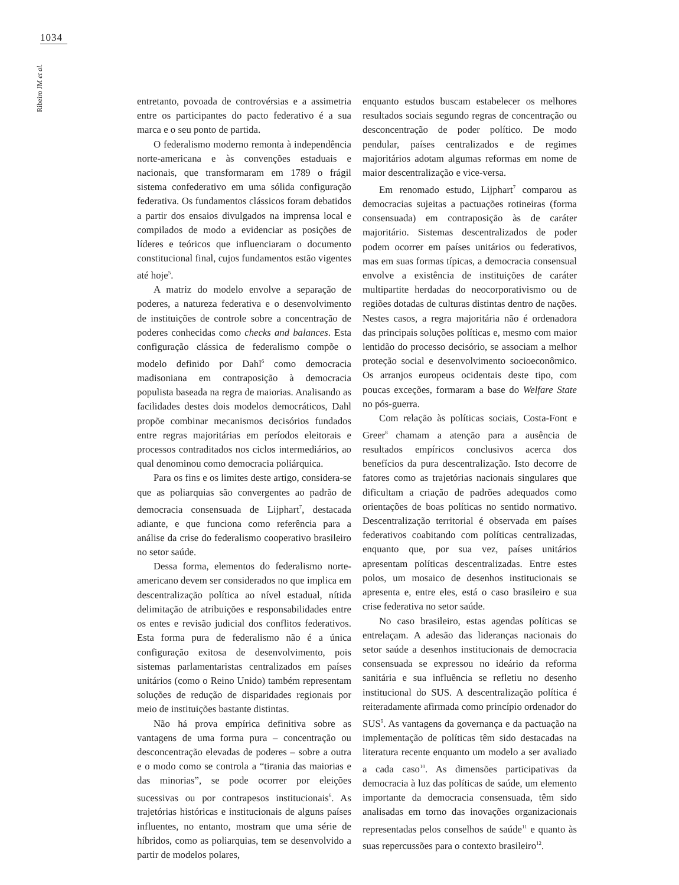1034
Ribeiro JM et al.
entretanto, povoada de controvérsias e a assimetria entre os participantes do pacto federativo é a sua marca e o seu ponto de partida.
O federalismo moderno remonta à independência norte-americana e às convenções estaduais e nacionais, que transformaram em 1789 o frágil sistema confederativo em uma sólida configuração federativa. Os fundamentos clássicos foram debatidos a partir dos ensaios divulgados na imprensa local e compilados de modo a evidenciar as posições de líderes e teóricos que influenciaram o documento constitucional final, cujos fundamentos estão vigentes até hoje<sup>5</sup>.
A matriz do modelo envolve a separação de poderes, a natureza federativa e o desenvolvimento de instituições de controle sobre a concentração de poderes conhecidas como checks and balances. Esta configuração clássica de federalismo compõe o modelo definido por Dahl<sup>6</sup> como democracia madisoniana em contraposição à democracia populista baseada na regra de maiorias. Analisando as facilidades destes dois modelos democráticos, Dahl propõe combinar mecanismos decisórios fundados entre regras majoritárias em períodos eleitorais e processos contraditados nos ciclos intermediários, ao qual denominou como democracia poliárquica.
Para os fins e os limites deste artigo, considera-se que as poliarquias são convergentes ao padrão de democracia consensuada de Lijphart<sup>7</sup>, destacada adiante, e que funciona como referência para a análise da crise do federalismo cooperativo brasileiro no setor saúde.
Dessa forma, elementos do federalismo norte-americano devem ser considerados no que implica em descentralização política ao nível estadual, nítida delimitação de atribuições e responsabilidades entre os entes e revisão judicial dos conflitos federativos. Esta forma pura de federalismo não é a única configuração exitosa de desenvolvimento, pois sistemas parlamentaristas centralizados em países unitários (como o Reino Unido) também representam soluções de redução de disparidades regionais por meio de instituições bastante distintas.
Não há prova empírica definitiva sobre as vantagens de uma forma pura – concentração ou desconcentração elevadas de poderes – sobre a outra e o modo como se controla a “tirania das maiorias e das minorias”, se pode ocorrer por eleições sucessivas ou por contrapesos institucionais<sup>6</sup>. As trajetórias históricas e institucionais de alguns países influentes, no entanto, mostram que uma série de híbridos, como as poliarquias, tem se desenvolvido a partir de modelos polares,
enquanto estudos buscam estabelecer os melhores resultados sociais segundo regras de concentração ou desconcentração de poder político. De modo pendular, países centralizados e de regimes majoritários adotam algumas reformas em nome de maior descentralização e vice-versa.
Em renomado estudo, Lijphart<sup>7</sup> comparou as democracias sujeitas a pactuações rotineiras (forma consensuada) em contraposição às de caráter majoritário. Sistemas descentralizados de poder podem ocorrer em países unitários ou federativos, mas em suas formas típicas, a democracia consensual envolve a existência de instituições de caráter multipartite herdadas do neocorporativismo ou de regiões dotadas de culturas distintas dentro de nações. Nestes casos, a regra majoritária não é ordenadora das principais soluções políticas e, mesmo com maior lentidão do processo decisório, se associam a melhor proteção social e desenvolvimento socioeconômico. Os arranjos europeus ocidentais deste tipo, com poucas exceções, formaram a base do Welfare State no pós-guerra.
Com relação às políticas sociais, Costa-Font e Greer<sup>8</sup> chamam a atenção para a ausência de resultados empíricos conclusivos acerca dos benefícios da pura descentralização. Isto decorre de fatores como as trajetórias nacionais singulares que dificultam a criação de padrões adequados como orientações de boas políticas no sentido normativo. Descentralização territorial é observada em países federativos coabitando com políticas centralizadas, enquanto que, por sua vez, países unitários apresentam políticas descentralizadas. Entre estes polos, um mosaico de desenhos institucionais se apresenta e, entre eles, está o caso brasileiro e sua crise federativa no setor saúde.
No caso brasileiro, estas agendas políticas se entrelaçam. A adesão das lideranças nacionais do setor saúde a desenhos institucionais de democracia consensuada se expressou no ideário da reforma sanitária e sua influência se refletiu no desenho institucional do SUS. A descentralização política é reiteradamente afirmada como princípio ordenador do SUS<sup>9</sup>. As vantagens da governança e da pactuação na implementação de políticas têm sido destacadas na literatura recente enquanto um modelo a ser avaliado a cada caso<sup>10</sup>. As dimensões participativas da democracia à luz das políticas de saúde, um elemento importante da democracia consensuada, têm sido analisadas em torno das inovações organizacionais representadas pelos conselhos de saúde<sup>11</sup> e quanto às suas repercussões para o contexto brasileiro<sup>12</sup>.